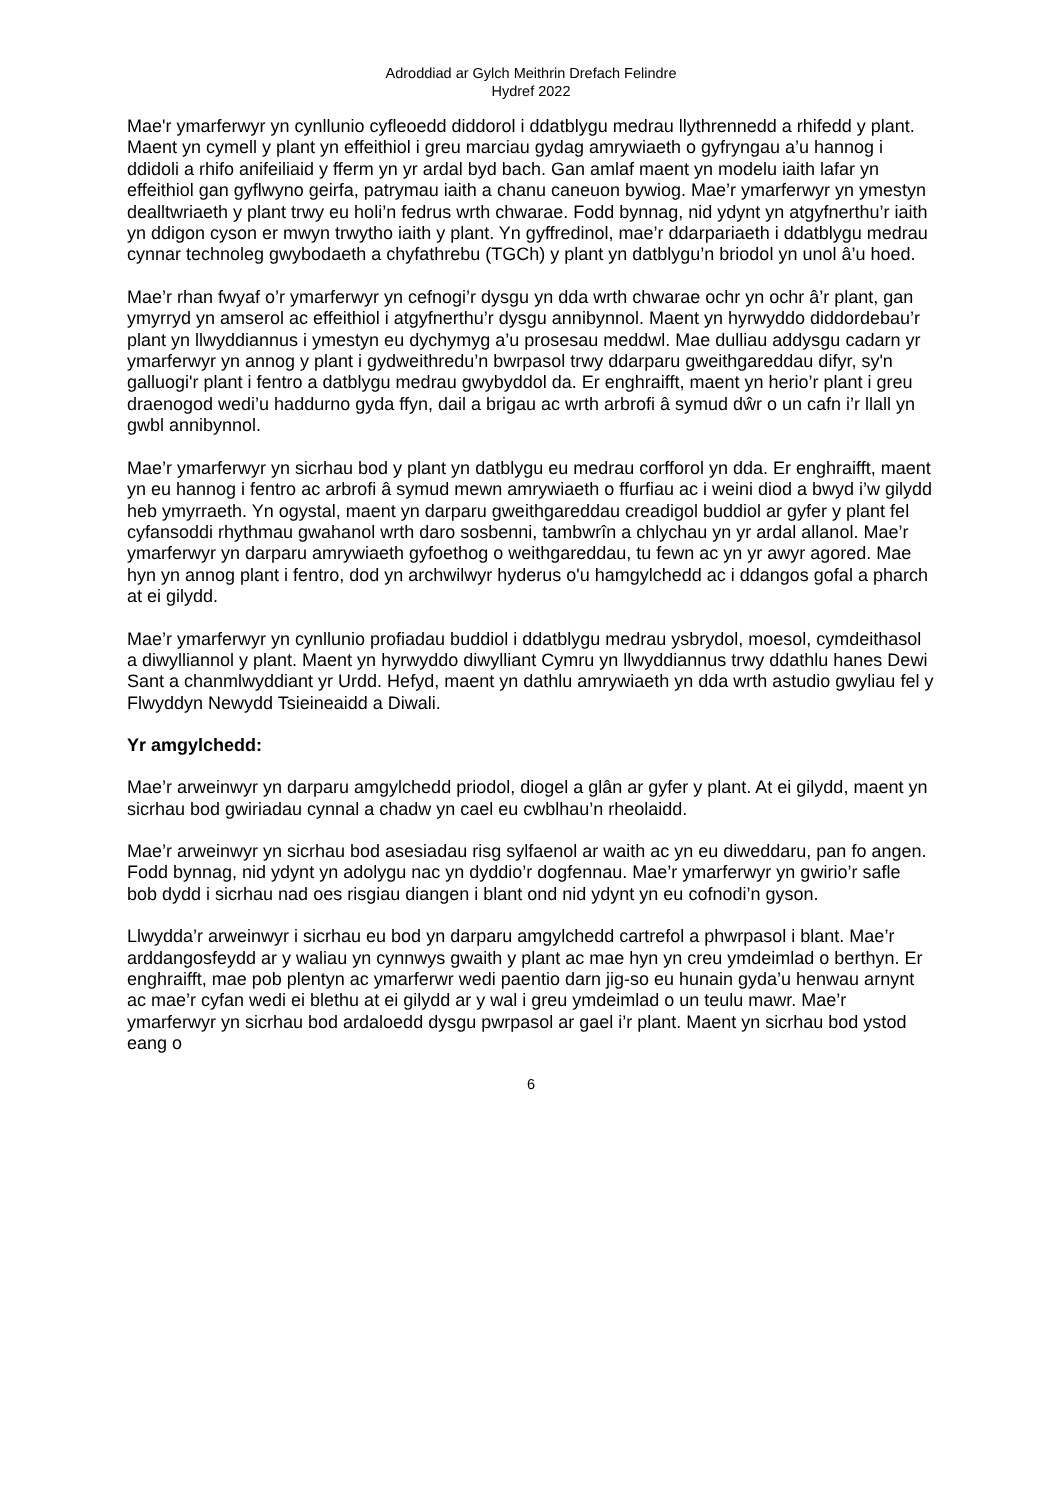Adroddiad ar Gylch Meithrin Drefach Felindre
Hydref 2022
Mae'r ymarferwyr yn cynllunio cyfleoedd diddorol i ddatblygu medrau llythrennedd a rhifedd y plant. Maent yn cymell y plant yn effeithiol i greu marciau gydag amrywiaeth o gyfryngau a’u hannog i ddidoli a rhifo anifeiliaid y fferm yn yr ardal byd bach. Gan amlaf maent yn modelu iaith lafar yn effeithiol gan gyflwyno geirfa, patrymau iaith a chanu caneuon bywiog. Mae’r ymarferwyr yn ymestyn dealltwriaeth y plant trwy eu holi’n fedrus wrth chwarae. Fodd bynnag, nid ydynt yn atgyfnerthu’r iaith yn ddigon cyson er mwyn trwytho iaith y plant. Yn gyffredinol, mae’r ddarpariaeth i ddatblygu medrau cynnar technoleg gwybodaeth a chyfathrebu (TGCh) y plant yn datblygu’n briodol yn unol â’u hoed.
Mae’r rhan fwyaf o’r ymarferwyr yn cefnogi’r dysgu yn dda wrth chwarae ochr yn ochr â’r plant, gan ymyrryd yn amserol ac effeithiol i atgyfnerthu’r dysgu annibynnol. Maent yn hyrwyddo diddordebau’r plant yn llwyddiannus i ymestyn eu dychymyg a’u prosesau meddwl. Mae dulliau addysgu cadarn yr ymarferwyr yn annog y plant i gydweithredu’n bwrpasol trwy ddarparu gweithgareddau difyr, sy'n galluogi'r plant i fentro a datblygu medrau gwybyddol da. Er enghraifft, maent yn herio’r plant i greu draenogod wedi’u haddurno gyda ffyn, dail a brigau ac wrth arbrofi â symud dŵr o un cafn i’r llall yn gwbl annibynnol.
Mae’r ymarferwyr yn sicrhau bod y plant yn datblygu eu medrau corfforol yn dda. Er enghraifft, maent yn eu hannog i fentro ac arbrofi â symud mewn amrywiaeth o ffurfiau ac i weini diod a bwyd i’w gilydd heb ymyrraeth. Yn ogystal, maent yn darparu gweithgareddau creadigol buddiol ar gyfer y plant fel cyfansoddi rhythmau gwahanol wrth daro sosbenni, tambwrîn a chlychau yn yr ardal allanol. Mae’r ymarferwyr yn darparu amrywiaeth gyfoethog o weithgareddau, tu fewn ac yn yr awyr agored. Mae hyn yn annog plant i fentro, dod yn archwilwyr hyderus o'u hamgylchedd ac i ddangos gofal a pharch at ei gilydd.
Mae’r ymarferwyr yn cynllunio profiadau buddiol i ddatblygu medrau ysbrydol, moesol, cymdeithasol a diwylliannol y plant. Maent yn hyrwyddo diwylliant Cymru yn llwyddiannus trwy ddathlu hanes Dewi Sant a chanmlwyddiant yr Urdd. Hefyd, maent yn dathlu amrywiaeth yn dda wrth astudio gwyliau fel y Flwyddyn Newydd Tsieineaidd a Diwali.
Yr amgylchedd:
Mae’r arweinwyr yn darparu amgylchedd priodol, diogel a glân ar gyfer y plant. At ei gilydd, maent yn sicrhau bod gwiriadau cynnal a chadw yn cael eu cwblhau’n rheolaidd.
Mae’r arweinwyr yn sicrhau bod asesiadau risg sylfaenol ar waith ac yn eu diweddaru, pan fo angen. Fodd bynnag, nid ydynt yn adolygu nac yn dyddio’r dogfennau. Mae’r ymarferwyr yn gwirio’r safle bob dydd i sicrhau nad oes risgiau diangen i blant ond nid ydynt yn eu cofnodi’n gyson.
Llwydda’r arweinwyr i sicrhau eu bod yn darparu amgylchedd cartrefol a phwrpasol i blant. Mae’r arddangosfeydd ar y waliau yn cynnwys gwaith y plant ac mae hyn yn creu ymdeimlad o berthyn. Er enghraifft, mae pob plentyn ac ymarferwr wedi paentio darn jig-so eu hunain gyda’u henwau arnynt ac mae’r cyfan wedi ei blethu at ei gilydd ar y wal i greu ymdeimlad o un teulu mawr. Mae’r ymarferwyr yn sicrhau bod ardaloedd dysgu pwrpasol ar gael i’r plant. Maent yn sicrhau bod ystod eang o
6